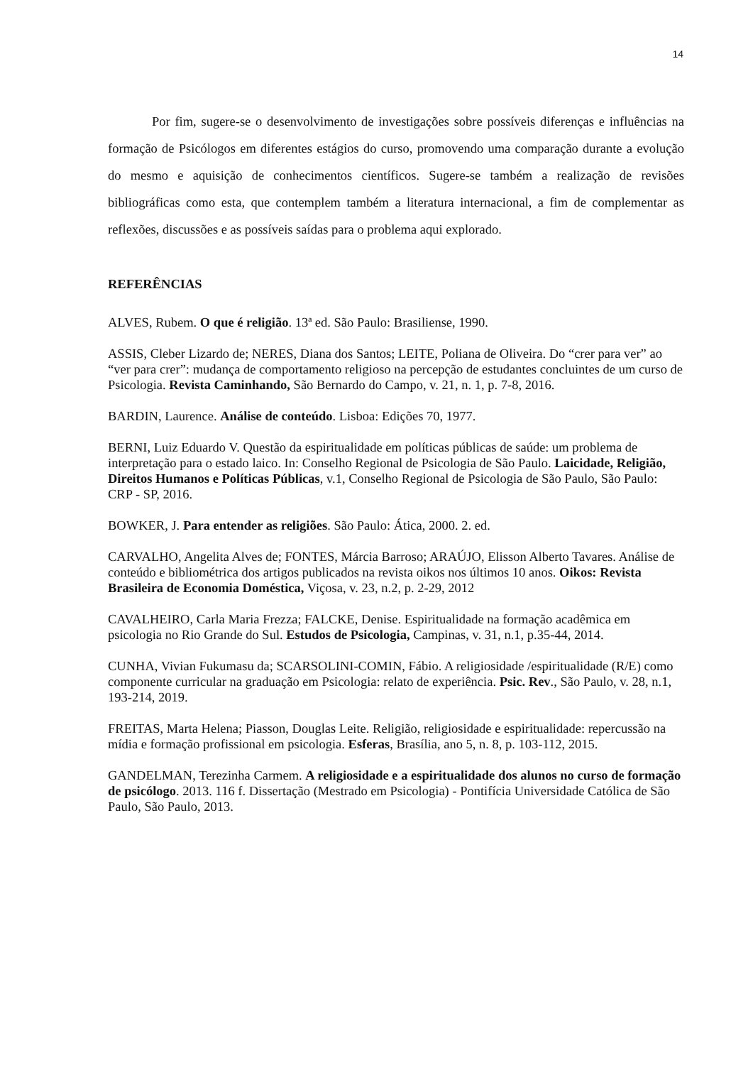14
Por fim, sugere-se o desenvolvimento de investigações sobre possíveis diferenças e influências na formação de Psicólogos em diferentes estágios do curso, promovendo uma comparação durante a evolução do mesmo e aquisição de conhecimentos científicos. Sugere-se também a realização de revisões bibliográficas como esta, que contemplem também a literatura internacional, a fim de complementar as reflexões, discussões e as possíveis saídas para o problema aqui explorado.
REFERÊNCIAS
ALVES, Rubem. O que é religião. 13ª ed. São Paulo: Brasiliense, 1990.
ASSIS, Cleber Lizardo de; NERES, Diana dos Santos; LEITE, Poliana de Oliveira. Do “crer para ver” ao “ver para crer”: mudança de comportamento religioso na percepção de estudantes concluintes de um curso de Psicologia. Revista Caminhando, São Bernardo do Campo, v. 21, n. 1, p. 7-8, 2016.
BARDIN, Laurence. Análise de conteúdo. Lisboa: Edições 70, 1977.
BERNI, Luiz Eduardo V. Questão da espiritualidade em políticas públicas de saúde: um problema de interpretação para o estado laico. In: Conselho Regional de Psicologia de São Paulo. Laicidade, Religião, Direitos Humanos e Políticas Públicas, v.1, Conselho Regional de Psicologia de São Paulo, São Paulo: CRP - SP, 2016.
BOWKER, J. Para entender as religiões. São Paulo: Ática, 2000. 2. ed.
CARVALHO, Angelita Alves de; FONTES, Márcia Barroso; ARAÚJO, Elisson Alberto Tavares. Análise de conteúdo e bibliométrica dos artigos publicados na revista oikos nos últimos 10 anos. Oikos: Revista Brasileira de Economia Doméstica, Viçosa, v. 23, n.2, p. 2-29, 2012
CAVALHEIRO, Carla Maria Frezza; FALCKE, Denise. Espiritualidade na formação acadêmica em psicologia no Rio Grande do Sul. Estudos de Psicologia, Campinas, v. 31, n.1, p.35-44, 2014.
CUNHA, Vivian Fukumasu da; SCARSOLINI-COMIN, Fábio. A religiosidade /espiritualidade (R/E) como componente curricular na graduação em Psicologia: relato de experiência. Psic. Rev., São Paulo, v. 28, n.1, 193-214, 2019.
FREITAS, Marta Helena; Piasson, Douglas Leite. Religião, religiosidade e espiritualidade: repercussão na mídia e formação profissional em psicologia. Esferas, Brasília, ano 5, n. 8, p. 103-112, 2015.
GANDELMAN, Terezinha Carmem. A religiosidade e a espiritualidade dos alunos no curso de formação de psicólogo. 2013. 116 f. Dissertação (Mestrado em Psicologia) - Pontifícia Universidade Católica de São Paulo, São Paulo, 2013.